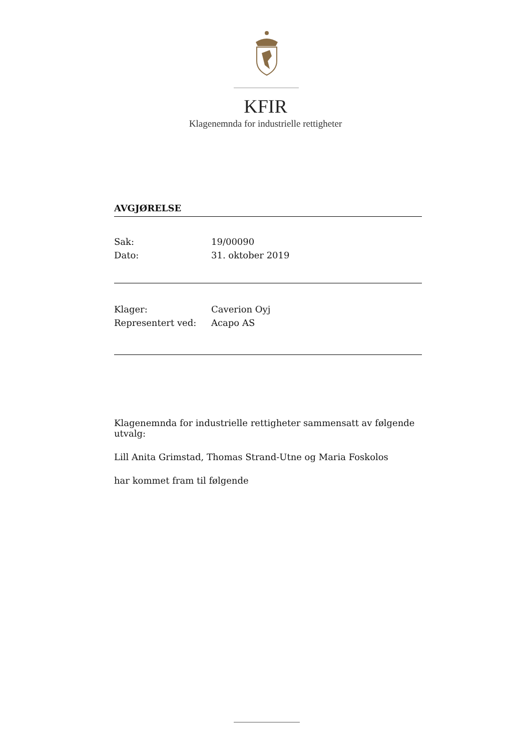KFIR
Klagenemnda for industrielle rettigheter
AVGJØRELSE
| Sak: | 19/00090 |
| Dato: | 31. oktober 2019 |
| Klager: | Caverion Oyj |
| Representert ved: | Acapo AS |
Klagenemnda for industrielle rettigheter sammensatt av følgende utvalg:
Lill Anita Grimstad, Thomas Strand-Utne og Maria Foskolos
har kommet fram til følgende